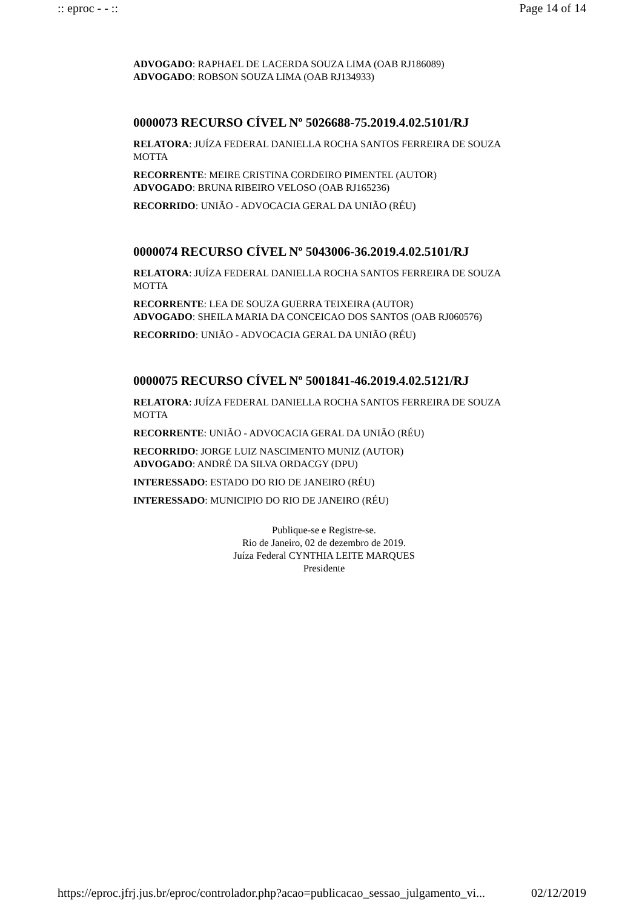:: eproc - - :: Page 14 of 14
ADVOGADO: RAPHAEL DE LACERDA SOUZA LIMA (OAB RJ186089)
ADVOGADO: ROBSON SOUZA LIMA (OAB RJ134933)
0000073 RECURSO CÍVEL Nº 5026688-75.2019.4.02.5101/RJ
RELATORA: JUÍZA FEDERAL DANIELLA ROCHA SANTOS FERREIRA DE SOUZA MOTTA
RECORRENTE: MEIRE CRISTINA CORDEIRO PIMENTEL (AUTOR)
ADVOGADO: BRUNA RIBEIRO VELOSO (OAB RJ165236)
RECORRIDO: UNIÃO - ADVOCACIA GERAL DA UNIÃO (RÉU)
0000074 RECURSO CÍVEL Nº 5043006-36.2019.4.02.5101/RJ
RELATORA: JUÍZA FEDERAL DANIELLA ROCHA SANTOS FERREIRA DE SOUZA MOTTA
RECORRENTE: LEA DE SOUZA GUERRA TEIXEIRA (AUTOR)
ADVOGADO: SHEILA MARIA DA CONCEICAO DOS SANTOS (OAB RJ060576)
RECORRIDO: UNIÃO - ADVOCACIA GERAL DA UNIÃO (RÉU)
0000075 RECURSO CÍVEL Nº 5001841-46.2019.4.02.5121/RJ
RELATORA: JUÍZA FEDERAL DANIELLA ROCHA SANTOS FERREIRA DE SOUZA MOTTA
RECORRENTE: UNIÃO - ADVOCACIA GERAL DA UNIÃO (RÉU)
RECORRIDO: JORGE LUIZ NASCIMENTO MUNIZ (AUTOR)
ADVOGADO: ANDRÉ DA SILVA ORDACGY (DPU)
INTERESSADO: ESTADO DO RIO DE JANEIRO (RÉU)
INTERESSADO: MUNICIPIO DO RIO DE JANEIRO (RÉU)
Publique-se e Registre-se.
Rio de Janeiro, 02 de dezembro de 2019.
Juíza Federal CYNTHIA LEITE MARQUES
Presidente
https://eproc.jfrj.jus.br/eproc/controlador.php?acao=publicacao_sessao_julgamento_vi... 02/12/2019